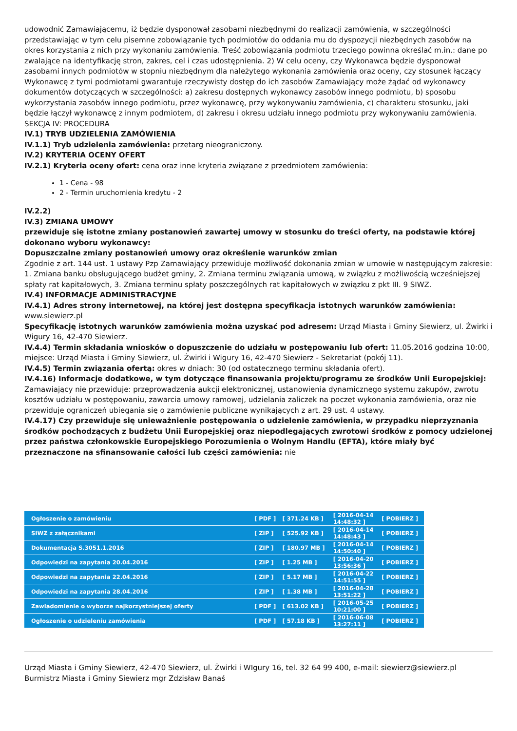udowodnić Zamawiającemu, iż będzie dysponował zasobami niezbędnymi do realizacji zamówienia, w szczególności przedstawiając w tym celu pisemne zobowiązanie tych podmiotów do oddania mu do dyspozycji niezbędnych zasobów na okres korzystania z nich przy wykonaniu zamówienia. Treść zobowiązania podmiotu trzeciego powinna określać m.in.: dane po zwalające na identyfikację stron, zakres, cel i czas udostępnienia. 2) W celu oceny, czy Wykonawca będzie dysponował zasobami innych podmiotów w stopniu niezbędnym dla należytego wykonania zamówienia oraz oceny, czy stosunek łączący Wykonawcę z tymi podmiotami gwarantuje rzeczywisty dostęp do ich zasobów Zamawiający może żądać od wykonawcy dokumentów dotyczących w szczególności: a) zakresu dostępnych wykonawcy zasobów innego podmiotu, b) sposobu wykorzystania zasobów innego podmiotu, przez wykonawcę, przy wykonywaniu zamówienia, c) charakteru stosunku, jaki będzie łączył wykonawcę z innym podmiotem, d) zakresu i okresu udziału innego podmiotu przy wykonywaniu zamówienia.
SEKCJA IV: PROCEDURA
IV.1) TRYB UDZIELENIA ZAMÓWIENIA
IV.1.1) Tryb udzielenia zamówienia: przetarg nieograniczony.
IV.2) KRYTERIA OCENY OFERT
IV.2.1) Kryteria oceny ofert: cena oraz inne kryteria związane z przedmiotem zamówienia:
1 - Cena - 98
2 - Termin uruchomienia kredytu - 2
IV.2.2)
IV.3) ZMIANA UMOWY
przewiduje się istotne zmiany postanowień zawartej umowy w stosunku do treści oferty, na podstawie której dokonano wyboru wykonawcy:
Dopuszczalne zmiany postanowień umowy oraz określenie warunków zmian
Zgodnie z art. 144 ust. 1 ustawy Pzp Zamawiający przewiduje możliwość dokonania zmian w umowie w następującym zakresie: 1. Zmiana banku obsługującego budżet gminy, 2. Zmiana terminu związania umową, w związku z możliwością wcześniejszej spłaty rat kapitałowych, 3. Zmiana terminu spłaty poszczególnych rat kapitałowych w związku z pkt III. 9 SIWZ.
IV.4) INFORMACJE ADMINISTRACYJNE
IV.4.1) Adres strony internetowej, na której jest dostępna specyfikacja istotnych warunków zamówienia: www.siewierz.pl
Specyfikację istotnych warunków zamówienia można uzyskać pod adresem: Urząd Miasta i Gminy Siewierz, ul. Żwirki i Wigury 16, 42-470 Siewierz.
IV.4.4) Termin składania wniosków o dopuszczenie do udziału w postępowaniu lub ofert: 11.05.2016 godzina 10:00, miejsce: Urząd Miasta i Gminy Siewierz, ul. Żwirki i Wigury 16, 42-470 Siewierz - Sekretariat (pokój 11).
IV.4.5) Termin związania ofertą: okres w dniach: 30 (od ostatecznego terminu składania ofert).
IV.4.16) Informacje dodatkowe, w tym dotyczące finansowania projektu/programu ze środków Unii Europejskiej: Zamawiający nie przewiduje: przeprowadzenia aukcji elektronicznej, ustanowienia dynamicznego systemu zakupów, zwrotu kosztów udziału w postępowaniu, zawarcia umowy ramowej, udzielania zaliczek na poczet wykonania zamówienia, oraz nie przewiduje ograniczeń ubiegania się o zamówienie publiczne wynikających z art. 29 ust. 4 ustawy.
IV.4.17) Czy przewiduje się unieważnienie postępowania o udzielenie zamówienia, w przypadku nieprzyznania środków pochodzących z budżetu Unii Europejskiej oraz niepodlegających zwrotowi środków z pomocy udzielonej przez państwa członkowskie Europejskiego Porozumienia o Wolnym Handlu (EFTA), które miały być przeznaczone na sfinansowanie całości lub części zamówienia: nie
| Ogłoszenie o zamówieniu | [ PDF ] | [ 371.24 KB ] | [ 2016-04-14 14:48:32 ] | [ POBIERZ ] |
| SIWZ z załącznikami | [ ZIP ] | [ 525.92 KB ] | [ 2016-04-14 14:48:43 ] | [ POBIERZ ] |
| Dokumentacja S.3051.1.2016 | [ ZIP ] | [ 180.97 MB ] | [ 2016-04-14 14:50:40 ] | [ POBIERZ ] |
| Odpowiedzi na zapytania 20.04.2016 | [ ZIP ] | [ 1.25 MB ] | [ 2016-04-20 13:56:36 ] | [ POBIERZ ] |
| Odpowiedzi na zapytania 22.04.2016 | [ ZIP ] | [ 5.17 MB ] | [ 2016-04-22 14:51:55 ] | [ POBIERZ ] |
| Odpowiedzi na zapytania 28.04.2016 | [ ZIP ] | [ 1.38 MB ] | [ 2016-04-28 13:51:22 ] | [ POBIERZ ] |
| Zawiadomienie o wyborze najkorzystniejszej oferty | [ PDF ] | [ 613.02 KB ] | [ 2016-05-25 10:21:00 ] | [ POBIERZ ] |
| Ogłoszenie o udzieleniu zamówienia | [ PDF ] | [ 57.18 KB ] | [ 2016-06-08 13:27:11 ] | [ POBIERZ ] |
Urząd Miasta i Gminy Siewierz, 42-470 Siewierz, ul. Żwirki i WIgury 16, tel. 32 64 99 400, e-mail: siewierz@siewierz.pl
Burmistrz Miasta i Gminy Siewierz mgr Zdzisław Banaś